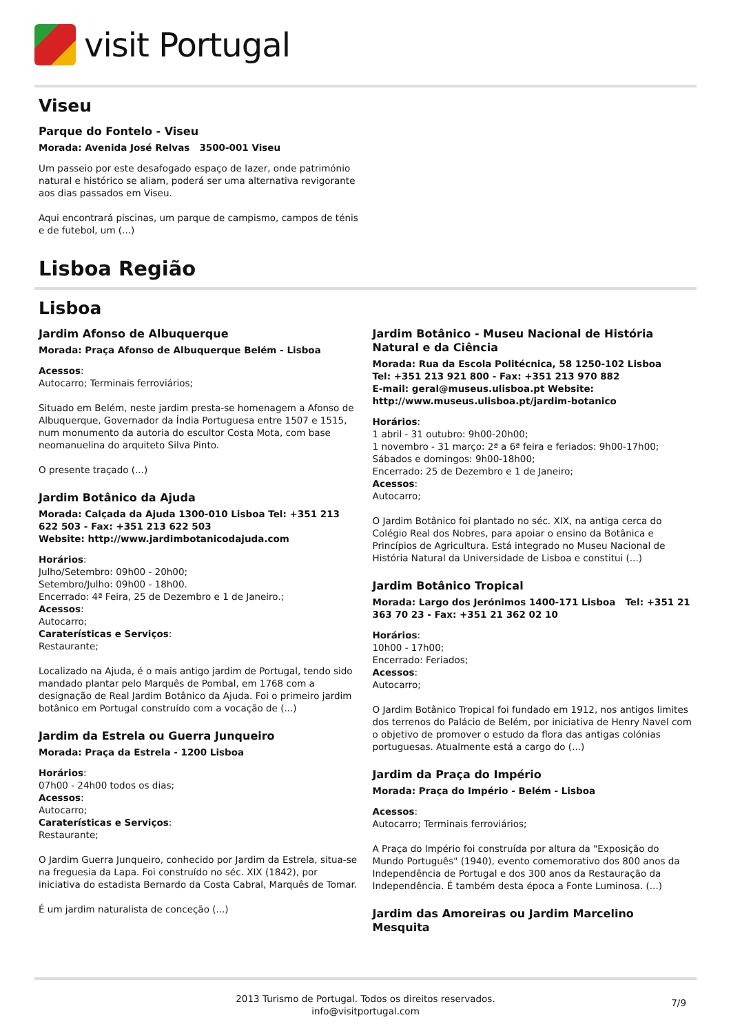visit Portugal
Viseu
Parque do Fontelo - Viseu
Morada: Avenida José Relvas 3500-001 Viseu
Um passeio por este desafogado espaço de lazer, onde património natural e histórico se aliam, poderá ser uma alternativa revigorante aos dias passados em Viseu.
Aqui encontrará piscinas, um parque de campismo, campos de ténis e de futebol, um (...)
Lisboa Região
Lisboa
Jardim Afonso de Albuquerque
Morada: Praça Afonso de Albuquerque Belém - Lisboa
Acessos:
Autocarro; Terminais ferroviários;
Situado em Belém, neste jardim presta-se homenagem a Afonso de Albuquerque, Governador da Índia Portuguesa entre 1507 e 1515, num monumento da autoria do escultor Costa Mota, com base neomanuelina do arquiteto Silva Pinto.
O presente traçado (...)
Jardim Botânico da Ajuda
Morada: Calçada da Ajuda 1300-010 Lisboa Tel: +351 213 622 503 - Fax: +351 213 622 503
Website: http://www.jardimbotanicodajuda.com
Horários:
Julho/Setembro: 09h00 - 20h00;
Setembro/Julho: 09h00 - 18h00.
Encerrado: 4ª Feira, 25 de Dezembro e 1 de Janeiro.;
Acessos:
Autocarro;
Caraterísticas e Serviços:
Restaurante;
Localizado na Ajuda, é o mais antigo jardim de Portugal, tendo sido mandado plantar pelo Marquês de Pombal, em 1768 com a designação de Real Jardim Botânico da Ajuda. Foi o primeiro jardim botânico em Portugal construído com a vocação de (...)
Jardim da Estrela ou Guerra Junqueiro
Morada: Praça da Estrela - 1200 Lisboa
Horários:
07h00 - 24h00 todos os dias;
Acessos:
Autocarro;
Caraterísticas e Serviços:
Restaurante;
O Jardim Guerra Junqueiro, conhecido por Jardim da Estrela, situa-se na freguesia da Lapa. Foi construído no séc. XIX (1842), por iniciativa do estadista Bernardo da Costa Cabral, Marquês de Tomar.
É um jardim naturalista de conceção (...)
Jardim Botânico - Museu Nacional de História Natural e da Ciência
Morada: Rua da Escola Politécnica, 58 1250-102 Lisboa
Tel: +351 213 921 800 - Fax: +351 213 970 882
E-mail: geral@museus.ulisboa.pt Website: http://www.museus.ulisboa.pt/jardim-botanico
Horários:
1 abril - 31 outubro: 9h00-20h00;
1 novembro - 31 março: 2ª a 6ª feira e feriados: 9h00-17h00;
Sábados e domingos: 9h00-18h00;
Encerrado: 25 de Dezembro e 1 de Janeiro;
Acessos:
Autocarro;
O Jardim Botânico foi plantado no séc. XIX, na antiga cerca do Colégio Real dos Nobres, para apoiar o ensino da Botânica e Princípios de Agricultura. Está integrado no Museu Nacional de História Natural da Universidade de Lisboa e constitui (...)
Jardim Botânico Tropical
Morada: Largo dos Jerónimos 1400-171 Lisboa Tel: +351 21 363 70 23 - Fax: +351 21 362 02 10
Horários:
10h00 - 17h00;
Encerrado: Feriados;
Acessos:
Autocarro;
O Jardim Botânico Tropical foi fundado em 1912, nos antigos limites dos terrenos do Palácio de Belém, por iniciativa de Henry Navel com o objetivo de promover o estudo da flora das antigas colónias portuguesas. Atualmente está a cargo do (...)
Jardim da Praça do Império
Morada: Praça do Império - Belém - Lisboa
Acessos:
Autocarro; Terminais ferroviários;
A Praça do Império foi construída por altura da "Exposição do Mundo Português" (1940), evento comemorativo dos 800 anos da Independência de Portugal e dos 300 anos da Restauração da Independência. É também desta época a Fonte Luminosa. (...)
Jardim das Amoreiras ou Jardim Marcelino Mesquita
2013 Turismo de Portugal. Todos os direitos reservados.
info@visitportugal.com
7/9